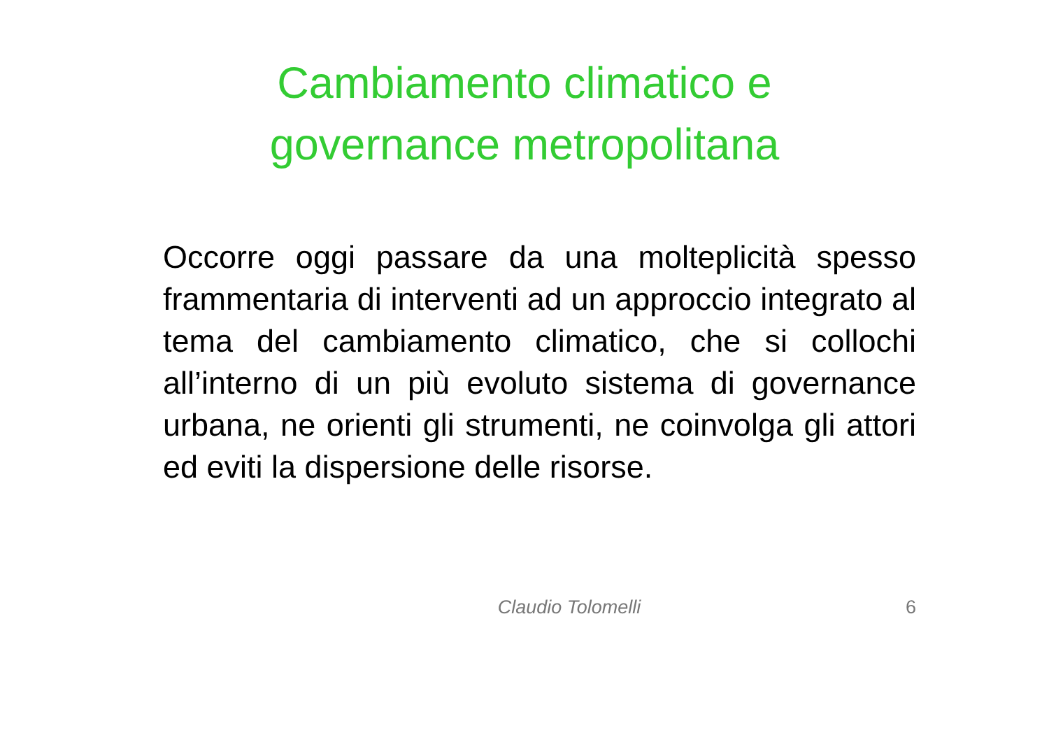Cambiamento climatico e
governance metropolitana
Occorre oggi passare da una molteplicità spesso frammentaria di interventi ad un approccio integrato al tema del cambiamento climatico, che si collochi all’interno di un più evoluto sistema di governance urbana, ne orienti gli strumenti, ne coinvolga gli attori ed eviti la dispersione delle risorse.
Claudio Tolomelli 6